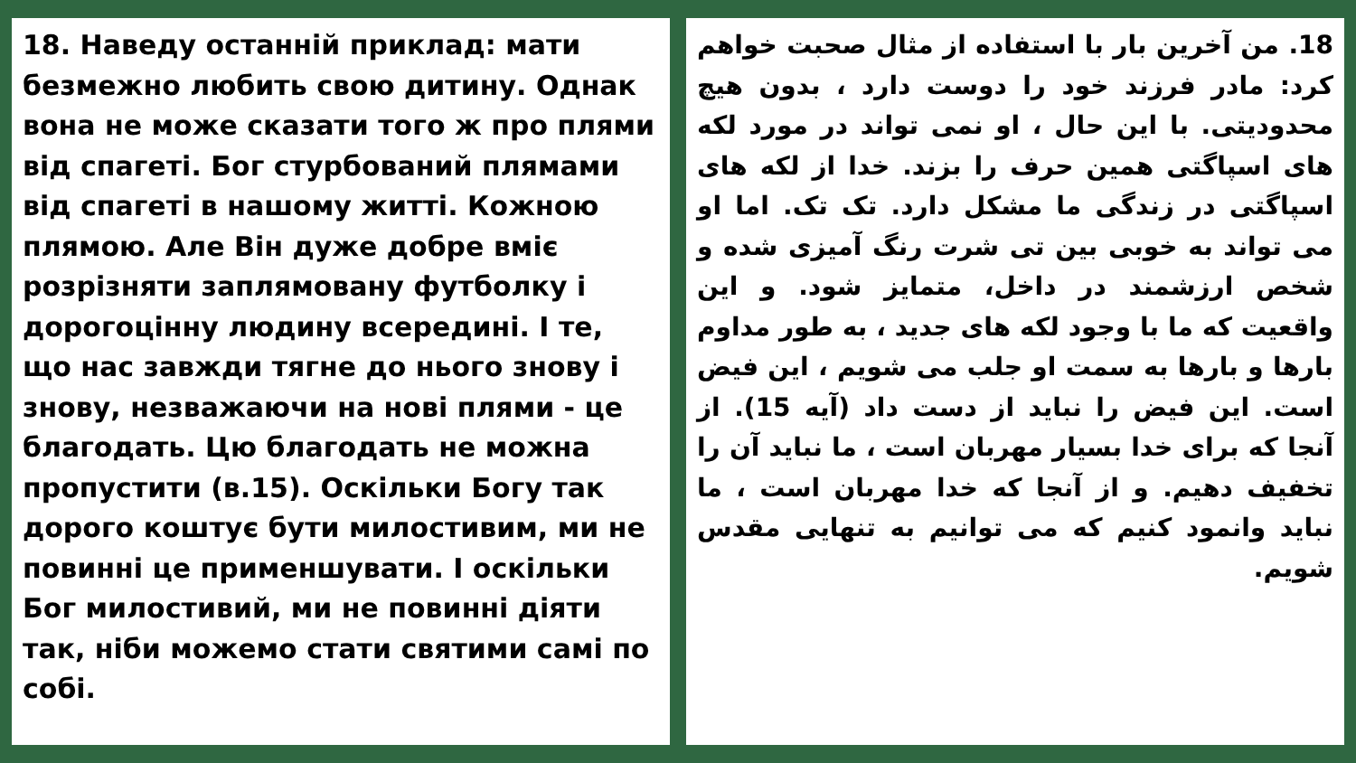18. Наведу останній приклад: мати безмежно любить свою дитину. Однак вона не може сказати того ж про плями від спагеті. Бог стурбований плямами від спагеті в нашому житті. Кожною плямою. Але Він дуже добре вміє розрізняти заплямовану футболку і дорогоцінну людину всередині. І те, що нас завжди тягне до нього знову і знову, незважаючи на нові плями - це благодать. Цю благодать не можна пропустити (в.15). Оскільки Богу так дорого коштує бути милостивим, ми не повинні це применшувати. І оскільки Бог милостивий, ми не повинні діяти так, ніби можемо стати святими самі по собі.
18. من آخرین بار با استفاده از مثال صحبت خواهم کرد: مادر فرزند خود را دوست دارد ، بدون هیچ محدودیتی. با این حال ، او نمی تواند در مورد لکه های اسپاگتی همین حرف را بزند. خدا از لکه های اسپاگتی در زندگی ما مشکل دارد. تک تک. اما او می تواند به خوبی بین تی شرت رنگ آمیزی شده و شخص ارزشمند در داخل، متمایز شود. و این واقعیت که ما با وجود لکه های جدید ، به طور مداوم بارها و بارها به سمت او جلب می شویم ، این فیض است. این فیض را نباید از دست داد (آیه 15). از آنجا که برای خدا بسیار مهربان است ، ما نباید آن را تخفیف دهیم. و از آنجا که خدا مهربان است ، ما نباید وانمود کنیم که می توانیم به تنهایی مقدس شویم.